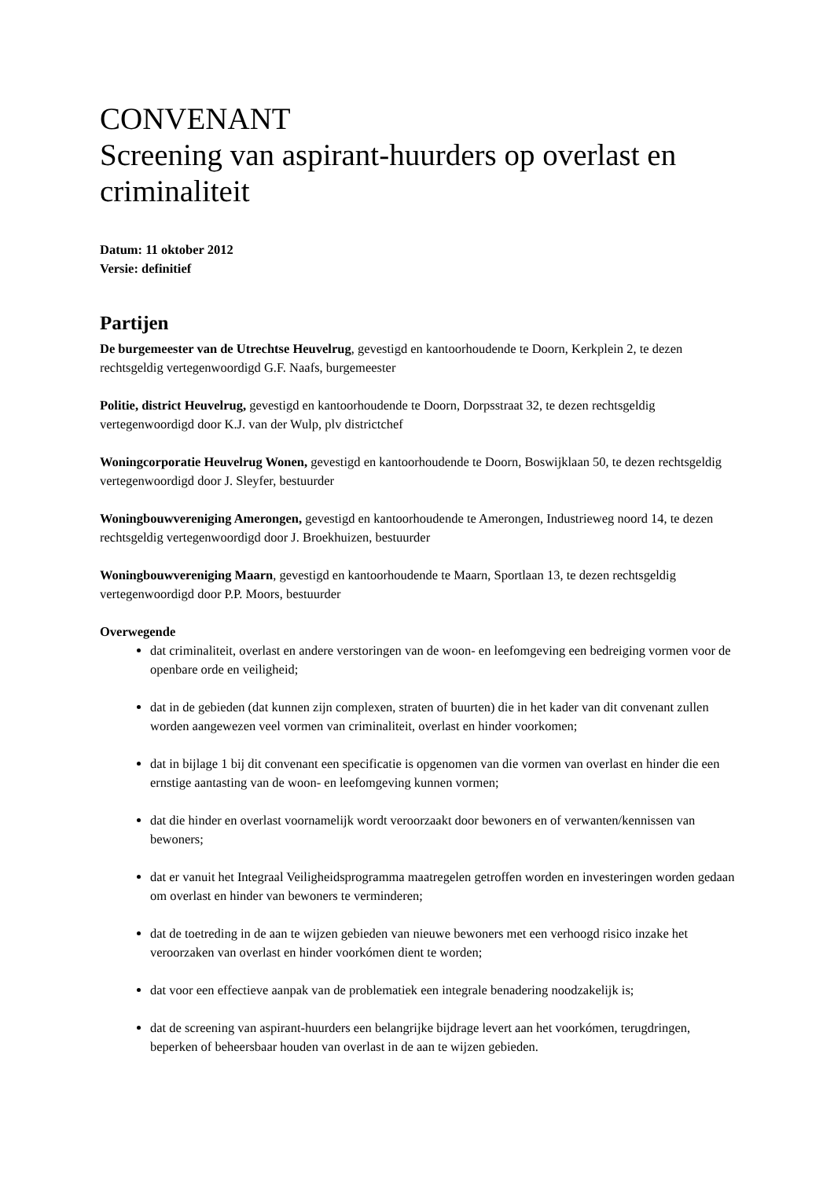CONVENANT
Screening van aspirant-huurders op overlast en criminaliteit
Datum: 11 oktober 2012
Versie: definitief
Partijen
De burgemeester van de Utrechtse Heuvelrug, gevestigd en kantoorhoudende te Doorn, Kerkplein 2, te dezen rechtsgeldig vertegenwoordigd G.F. Naafs, burgemeester
Politie, district Heuvelrug, gevestigd en kantoorhoudende te Doorn, Dorpsstraat 32, te dezen rechtsgeldig vertegenwoordigd door K.J. van der Wulp, plv districtchef
Woningcorporatie Heuvelrug Wonen, gevestigd en kantoorhoudende te Doorn, Boswijklaan 50, te dezen rechtsgeldig vertegenwoordigd door J. Sleyfer, bestuurder
Woningbouwvereniging Amerongen, gevestigd en kantoorhoudende te Amerongen, Industrieweg noord 14, te dezen rechtsgeldig vertegenwoordigd door J. Broekhuizen, bestuurder
Woningbouwvereniging Maarn, gevestigd en kantoorhoudende te Maarn, Sportlaan 13, te dezen rechtsgeldig vertegenwoordigd door P.P. Moors, bestuurder
Overwegende
dat criminaliteit, overlast en andere verstoringen van de woon- en leefomgeving een bedreiging vormen voor de openbare orde en veiligheid;
dat in de gebieden (dat kunnen zijn complexen, straten of buurten) die in het kader van dit convenant zullen worden aangewezen veel vormen van criminaliteit, overlast en hinder voorkomen;
dat in bijlage 1 bij dit convenant een specificatie is opgenomen van die vormen van overlast en hinder die een ernstige aantasting van de woon- en leefomgeving kunnen vormen;
dat die hinder en overlast voornamelijk wordt veroorzaakt door bewoners en of verwanten/kennissen van bewoners;
dat er vanuit het Integraal Veiligheidsprogramma maatregelen getroffen worden en investeringen worden gedaan om overlast en hinder van bewoners te verminderen;
dat de toetreding in de aan te wijzen gebieden van nieuwe bewoners met een verhoogd risico inzake het veroorzaken van overlast en hinder voorkómen dient te worden;
dat voor een effectieve aanpak van de problematiek een integrale benadering noodzakelijk is;
dat de screening van aspirant-huurders een belangrijke bijdrage levert aan het voorkómen, terugdringen, beperken of beheersbaar houden van overlast in de aan te wijzen gebieden.